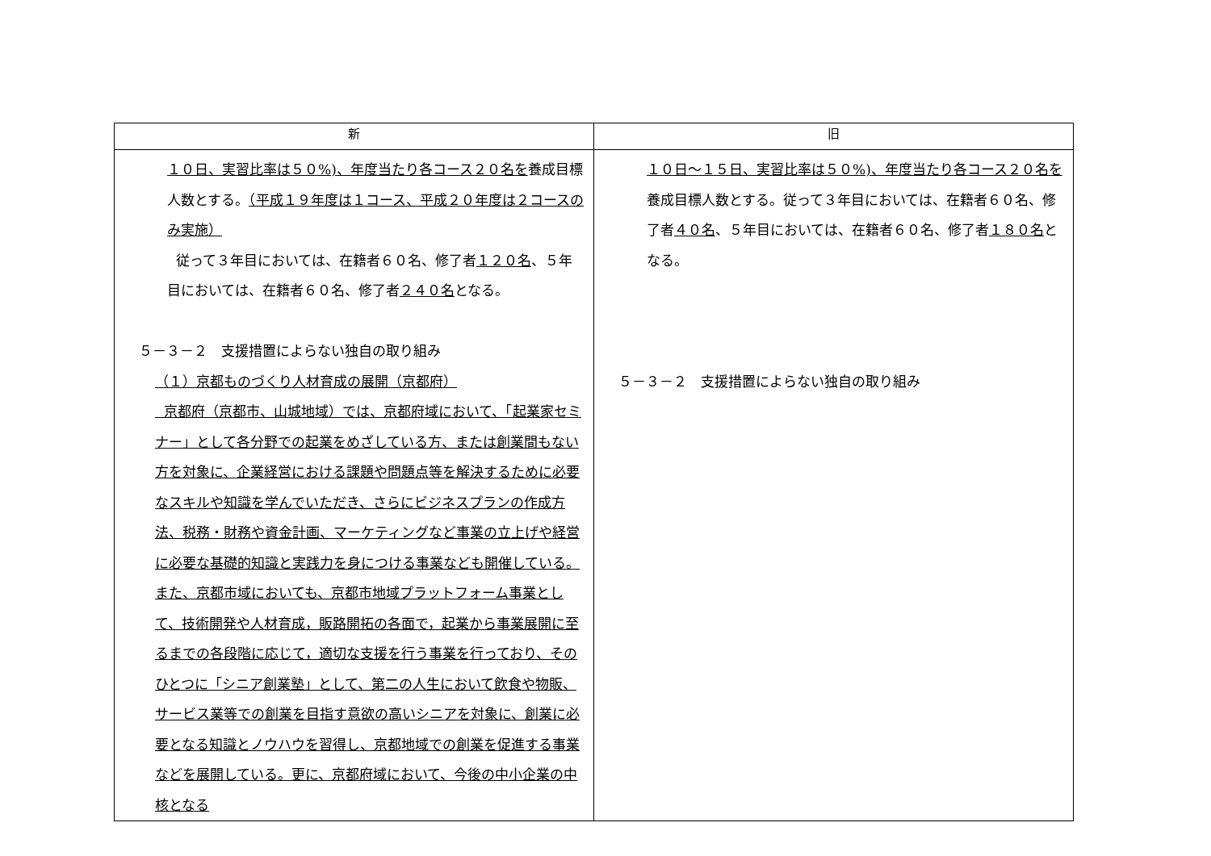| 新 | 旧 |
| --- | --- |
| １０日、実習比率は５０%)、年度当たり各コース２０名を 養成目標人数とする。 （平成１９年度は１コース、平成２０年度は２コースのみ実施） 従って３年目においては、在籍者６０名、修了者 １２０名 、５年目においては、在籍者６０名、修了者 ２４０名 となる。 ５－３－２ 支援措置によらない独自の取り組み （１）京都ものづくり人材育成の展開（京都府） 京都府（京都市、山城地域）では、京都府域において、「起業家セミナー」として各分野での起業をめざしている方、または創業間もない方を対象に、企業経営における課題や問題点等を解決するために必要なスキルや知識を学んでいただき、さらにビジネスプランの作成方法、税務・財務や資金計画、マーケティングなど事業の立上げや経営に必要な基礎的知識と実践力を身につける事業なども開催している。また、京都市域においても、京都市地域プラットフォーム事業として、技術開発や人材育成，販路開拓の各面で，起業から事業展開に至るまでの各段階に応じて，適切な支援を行う事業を行っており、そのひとつに「シニア創業塾」として、第二の人生において飲食や物販、サービス業等での創業を目指す意欲の高いシニアを対象に、創業に必要となる知識とノウハウを習得し、京都地域での創業を促進する事業などを展開している。更に、京都府域において、今後の中小企業の中核となる | １０日～１５日、実習比率は５０%)、年度当たり各コース２０名を 養成目標人数とする。従って３年目においては、在籍者６０名、修了者 ４０名 、５年目においては、在籍者６０名、修了者 １８０名 となる。 ５－３－２ 支援措置によらない独自の取り組み |